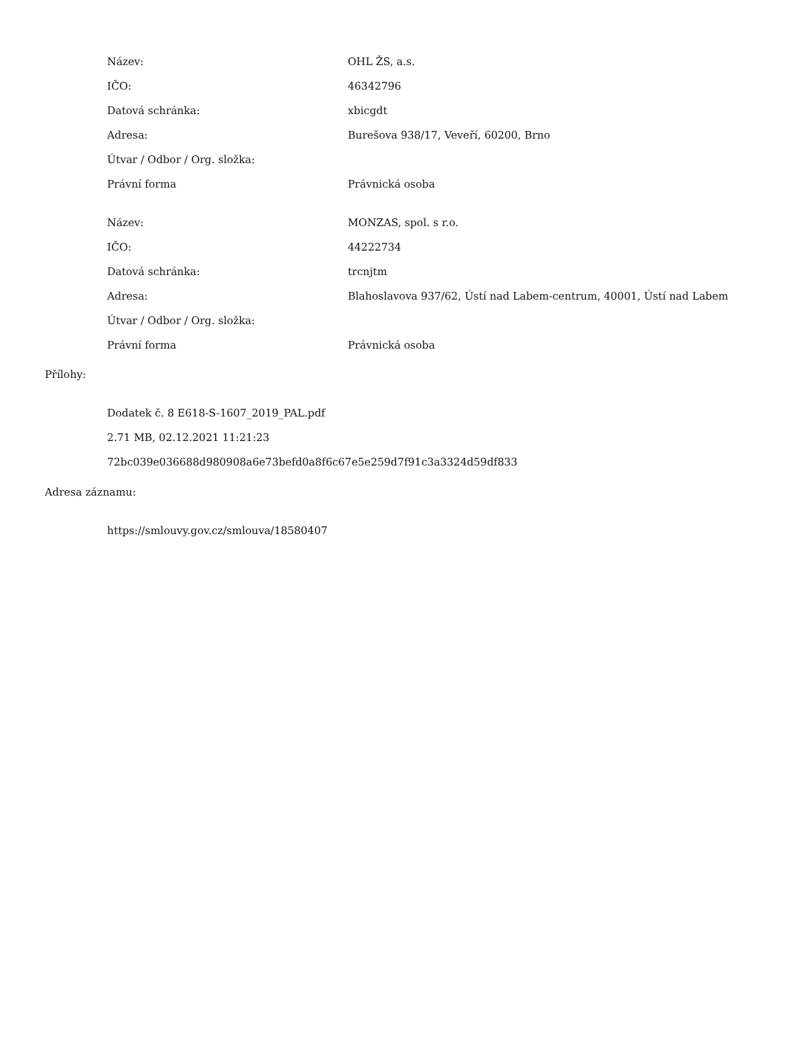| Název: | OHL ŽS, a.s. |
| IČO: | 46342796 |
| Datová schránka: | xbicgdt |
| Adresa: | Burešova 938/17, Veveří, 60200, Brno |
| Útvar / Odbor / Org. složka: | |
| Právní forma | Právnická osoba |
| Název: | MONZAS, spol. s r.o. |
| IČO: | 44222734 |
| Datová schránka: | trcnjtm |
| Adresa: | Blahoslavova 937/62, Ústí nad Labem-centrum, 40001, Ústí nad Labem |
| Útvar / Odbor / Org. složka: | |
| Právní forma | Právnická osoba |
Přílohy:
Dodatek č. 8 E618-S-1607_2019_PAL.pdf
2.71 MB, 02.12.2021 11:21:23
72bc039e036688d980908a6e73befd0a8f6c67e5e259d7f91c3a3324d59df833
Adresa záznamu:
https://smlouvy.gov.cz/smlouva/18580407